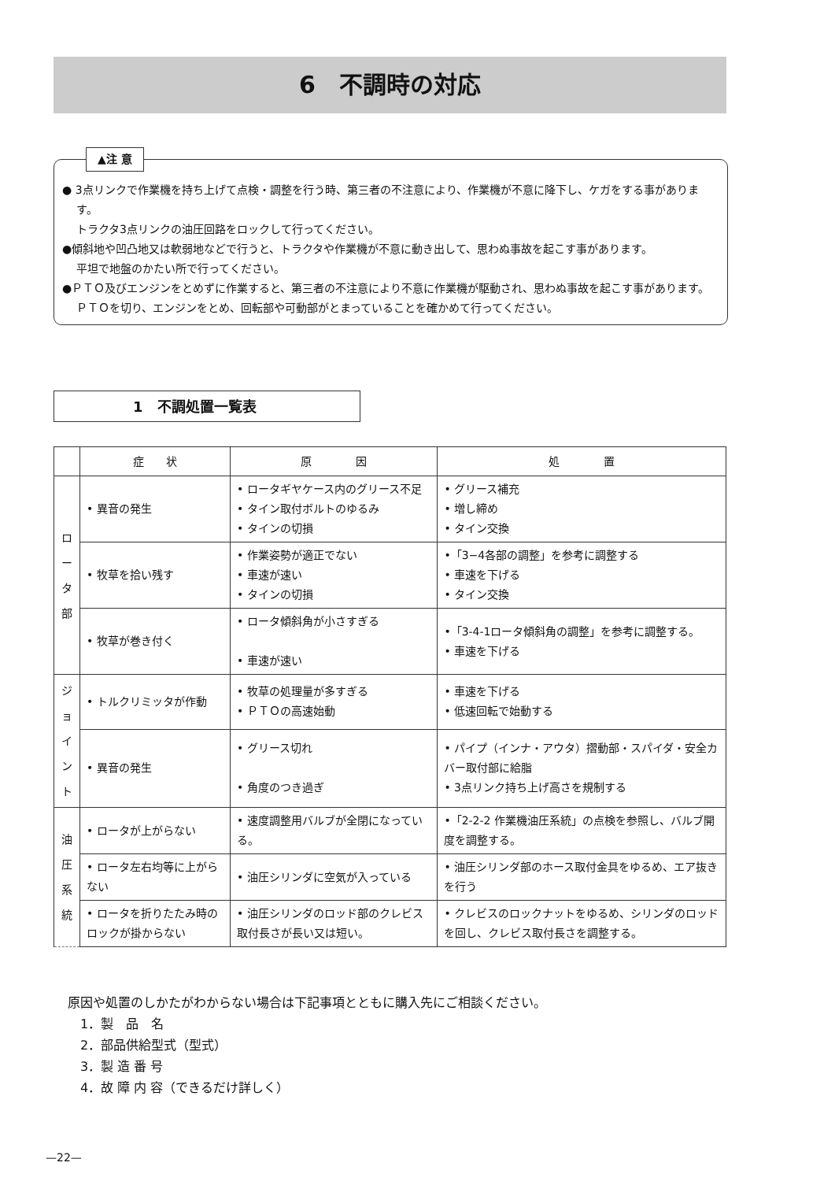6　不調時の対応
▲注 意
● 3点リンクで作業機を持ち上げて点検・調整を行う時、第三者の不注意により、作業機が不意に降下し、ケガをする事があります。
トラクタ3点リンクの油圧回路をロックして行ってください。
●傾斜地や凹凸地又は軟弱地などで行うと、トラクタや作業機が不意に動き出して、思わぬ事故を起こす事があります。
平坦で地盤のかたい所で行ってください。
●ＰＴＯ及びエンジンをとめずに作業すると、第三者の不注意により不意に作業機が駆動され、思わぬ事故を起こす事があります。
ＰＴＯを切り、エンジンをとめ、回転部や可動部がとまっていることを確かめて行ってください。
1　不調処置一覧表
| | 症 状 | 原 因 | 処 置 |
| --- | --- | --- | --- |
| ロ ー タ 部 | • 異音の発生 | • ロータギヤケース内のグリース不足 • タイン取付ボルトのゆるみ • タインの切損 | • グリース補充 • 増し締め • タイン交換 |
| | • 牧草を拾い残す | • 作業姿勢が適正でない • 車速が速い • タインの切損 | •「3−4各部の調整」を参考に調整する • 車速を下げる • タイン交換 |
| | • 牧草が巻き付く | • ロータ傾斜角が小さすぎる • 車速が速い | •「3-4-1ロータ傾斜角の調整」を参考に調整する。 • 車速を下げる |
| ジ ョ イ ン ト | • トルクリミッタが作動 | • 牧草の処理量が多すぎる • ＰＴＯの高速始動 | • 車速を下げる • 低速回転で始動する |
| | • 異音の発生 | • グリース切れ • 角度のつき過ぎ | • パイプ（インナ・アウタ）摺動部・スパイダ・安全カバー取付部に給脂 • 3点リンク持ち上げ高さを規制する |
| 油 圧 系 統 | • ロータが上がらない | • 速度調整用バルブが全閉になっている。 | •「2-2-2 作業機油圧系統」の点検を参照し、バルブ開度を調整する。 |
| | • ロータ左右均等に上がらない | • 油圧シリンダに空気が入っている | • 油圧シリンダ部のホース取付金具をゆるめ、エア抜きを行う |
| | • ロータを折りたたみ時のロックが掛からない | • 油圧シリンダのロッド部のクレビス取付長さが長い又は短い。 | • クレビスのロックナットをゆるめ、シリンダのロッドを回し、クレビス取付長さを調整する。 |
原因や処置のしかたがわからない場合は下記事項とともに購入先にご相談ください。
　1．製　品　名
　2．部品供給型式（型式）
　3．製 造 番 号
　4．故 障 内 容（できるだけ詳しく）
—22—